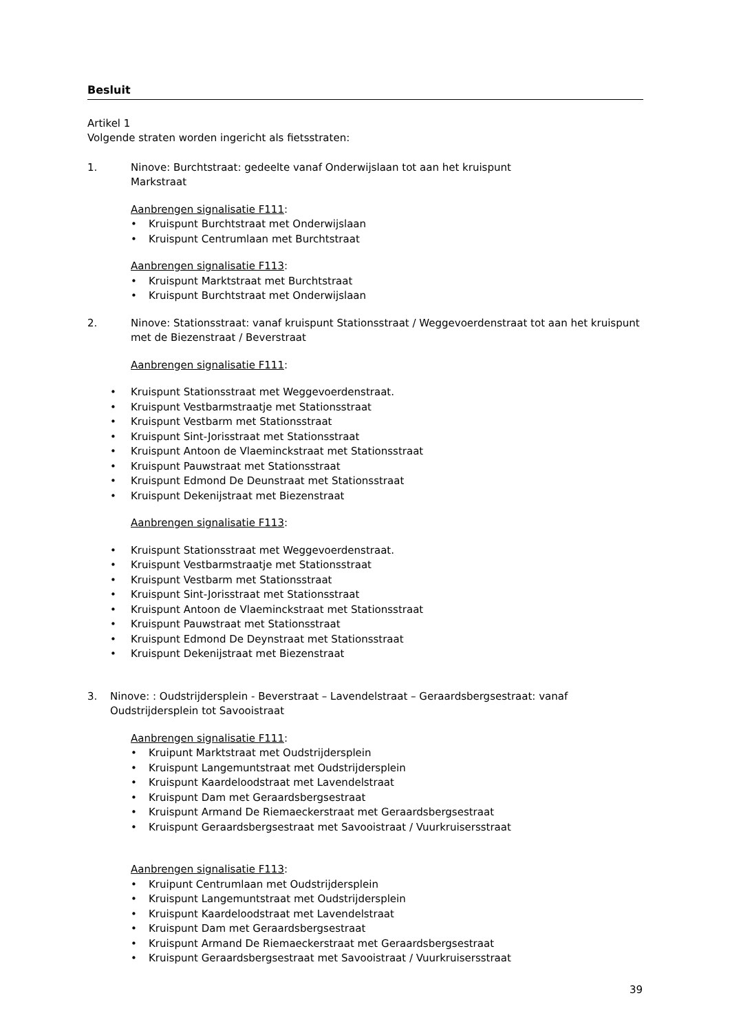Besluit
Artikel 1
Volgende straten worden ingericht als fietsstraten:
1. Ninove: Burchtstraat: gedeelte vanaf Onderwijslaan tot aan het kruispunt
Markstraat
Aanbrengen signalisatie F111:
• Kruispunt Burchtstraat met Onderwijslaan
• Kruispunt Centrumlaan met Burchtstraat
Aanbrengen signalisatie F113:
• Kruispunt Marktstraat met Burchtstraat
• Kruispunt Burchtstraat met Onderwijslaan
2. Ninove: Stationsstraat: vanaf kruispunt Stationsstraat / Weggevoerdenstraat tot aan het kruispunt met de Biezenstraat / Beverstraat
Aanbrengen signalisatie F111:
• Kruispunt Stationsstraat met Weggevoerdenstraat.
• Kruispunt Vestbarmstraatje met Stationsstraat
• Kruispunt Vestbarm met Stationsstraat
• Kruispunt Sint-Jorisstraat met Stationsstraat
• Kruispunt Antoon de Vlaeminckstraat met Stationsstraat
• Kruispunt Pauwstraat met Stationsstraat
• Kruispunt Edmond De Deunstraat met Stationsstraat
• Kruispunt Dekenijstraat met Biezenstraat
Aanbrengen signalisatie F113:
• Kruispunt Stationsstraat met Weggevoerdenstraat.
• Kruispunt Vestbarmstraatje met Stationsstraat
• Kruispunt Vestbarm met Stationsstraat
• Kruispunt Sint-Jorisstraat met Stationsstraat
• Kruispunt Antoon de Vlaeminckstraat met Stationsstraat
• Kruispunt Pauwstraat met Stationsstraat
• Kruispunt Edmond De Deynstraat met Stationsstraat
• Kruispunt Dekenijstraat met Biezenstraat
3. Ninove: : Oudstrijdersplein - Beverstraat – Lavendelstraat – Geraardsbergsestraat: vanaf Oudstrijdersplein tot Savooistraat
Aanbrengen signalisatie F111:
• Kruipunt Marktstraat met Oudstrijdersplein
• Kruispunt Langemuntstraat met Oudstrijdersplein
• Kruispunt Kaardeloodstraat met Lavendelstraat
• Kruispunt Dam met Geraardsbergsestraat
• Kruispunt Armand De Riemaeckerstraat met Geraardsbergsestraat
• Kruispunt Geraardsbergsestraat met Savooistraat / Vuurkruisersstraat
Aanbrengen signalisatie F113:
• Kruipunt Centrumlaan met Oudstrijdersplein
• Kruispunt Langemuntstraat met Oudstrijdersplein
• Kruispunt Kaardeloodstraat met Lavendelstraat
• Kruispunt Dam met Geraardsbergsestraat
• Kruispunt Armand De Riemaeckerstraat met Geraardsbergsestraat
• Kruispunt Geraardsbergsestraat met Savooistraat / Vuurkruisersstraat
39